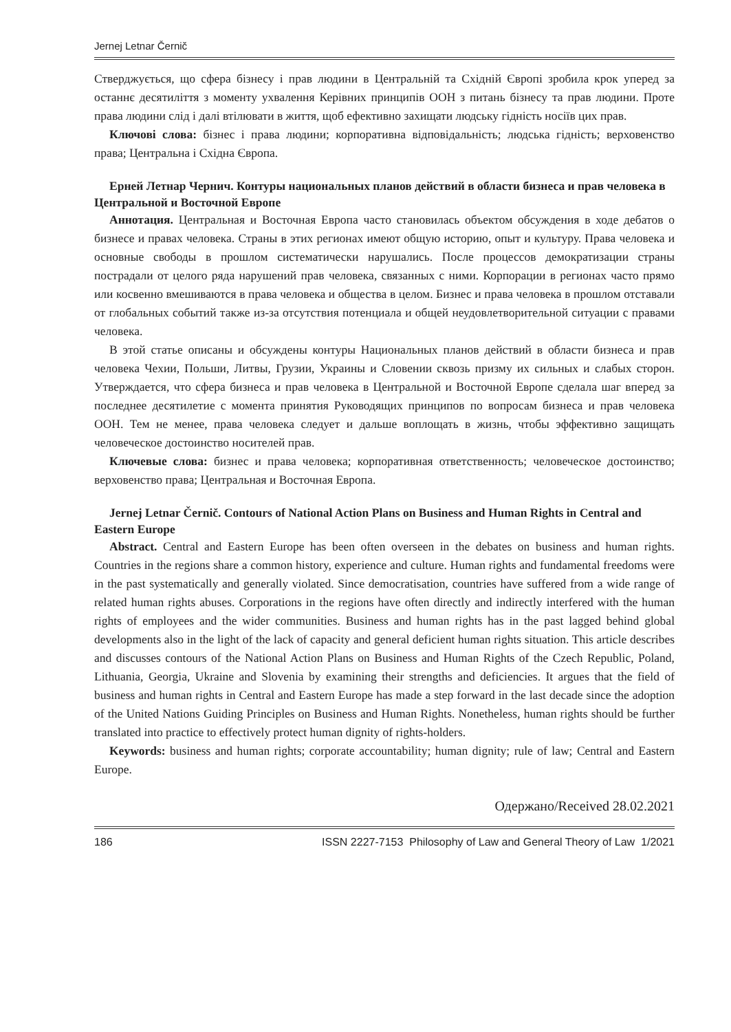Jernej Letnar Černič
Стверджується, що сфера бізнесу і прав людини в Центральній та Східній Європі зробила крок уперед за останнє десятиліття з моменту ухвалення Керівних принципів ООН з питань бізнесу та прав людини. Проте права людини слід і далі втілювати в життя, щоб ефективно захищати людську гідність носіїв цих прав.
Ключові слова: бізнес і права людини; корпоративна відповідальність; людська гідність; верховенство права; Центральна і Східна Європа.
Ерней Летнар Чернич. Контуры национальных планов действий в области бизнеса и прав человека в Центральной и Восточной Европе
Аннотация. Центральная и Восточная Европа часто становилась объектом обсуждения в ходе дебатов о бизнесе и правах человека. Страны в этих регионах имеют общую историю, опыт и культуру. Права человека и основные свободы в прошлом систематически нарушались. После процессов демократизации страны пострадали от целого ряда нарушений прав человека, связанных с ними. Корпорации в регионах часто прямо или косвенно вмешиваются в права человека и общества в целом. Бизнес и права человека в прошлом отставали от глобальных событий также из-за отсутствия потенциала и общей неудовлетворительной ситуации с правами человека.
В этой статье описаны и обсуждены контуры Национальных планов действий в области бизнеса и прав человека Чехии, Польши, Литвы, Грузии, Украины и Словении сквозь призму их сильных и слабых сторон. Утверждается, что сфера бизнеса и прав человека в Центральной и Восточной Европе сделала шаг вперед за последнее десятилетие с момента принятия Руководящих принципов по вопросам бизнеса и прав человека ООН. Тем не менее, права человека следует и дальше воплощать в жизнь, чтобы эффективно защищать человеческое достоинство носителей прав.
Ключевые слова: бизнес и права человека; корпоративная ответственность; человеческое достоинство; верховенство права; Центральная и Восточная Европа.
Jernej Letnar Černič. Contours of National Action Plans on Business and Human Rights in Central and Eastern Europe
Abstract. Central and Eastern Europe has been often overseen in the debates on business and human rights. Countries in the regions share a common history, experience and culture. Human rights and fundamental freedoms were in the past systematically and generally violated. Since democratisation, countries have suffered from a wide range of related human rights abuses. Corporations in the regions have often directly and indirectly interfered with the human rights of employees and the wider communities. Business and human rights has in the past lagged behind global developments also in the light of the lack of capacity and general deficient human rights situation. This article describes and discusses contours of the National Action Plans on Business and Human Rights of the Czech Republic, Poland, Lithuania, Georgia, Ukraine and Slovenia by examining their strengths and deficiencies. It argues that the field of business and human rights in Central and Eastern Europe has made a step forward in the last decade since the adoption of the United Nations Guiding Principles on Business and Human Rights. Nonetheless, human rights should be further translated into practice to effectively protect human dignity of rights-holders.
Keywords: business and human rights; corporate accountability; human dignity; rule of law; Central and Eastern Europe.
Одержано/Received 28.02.2021
186 ISSN 2227-7153 Philosophy of Law and General Theory of Law 1/2021